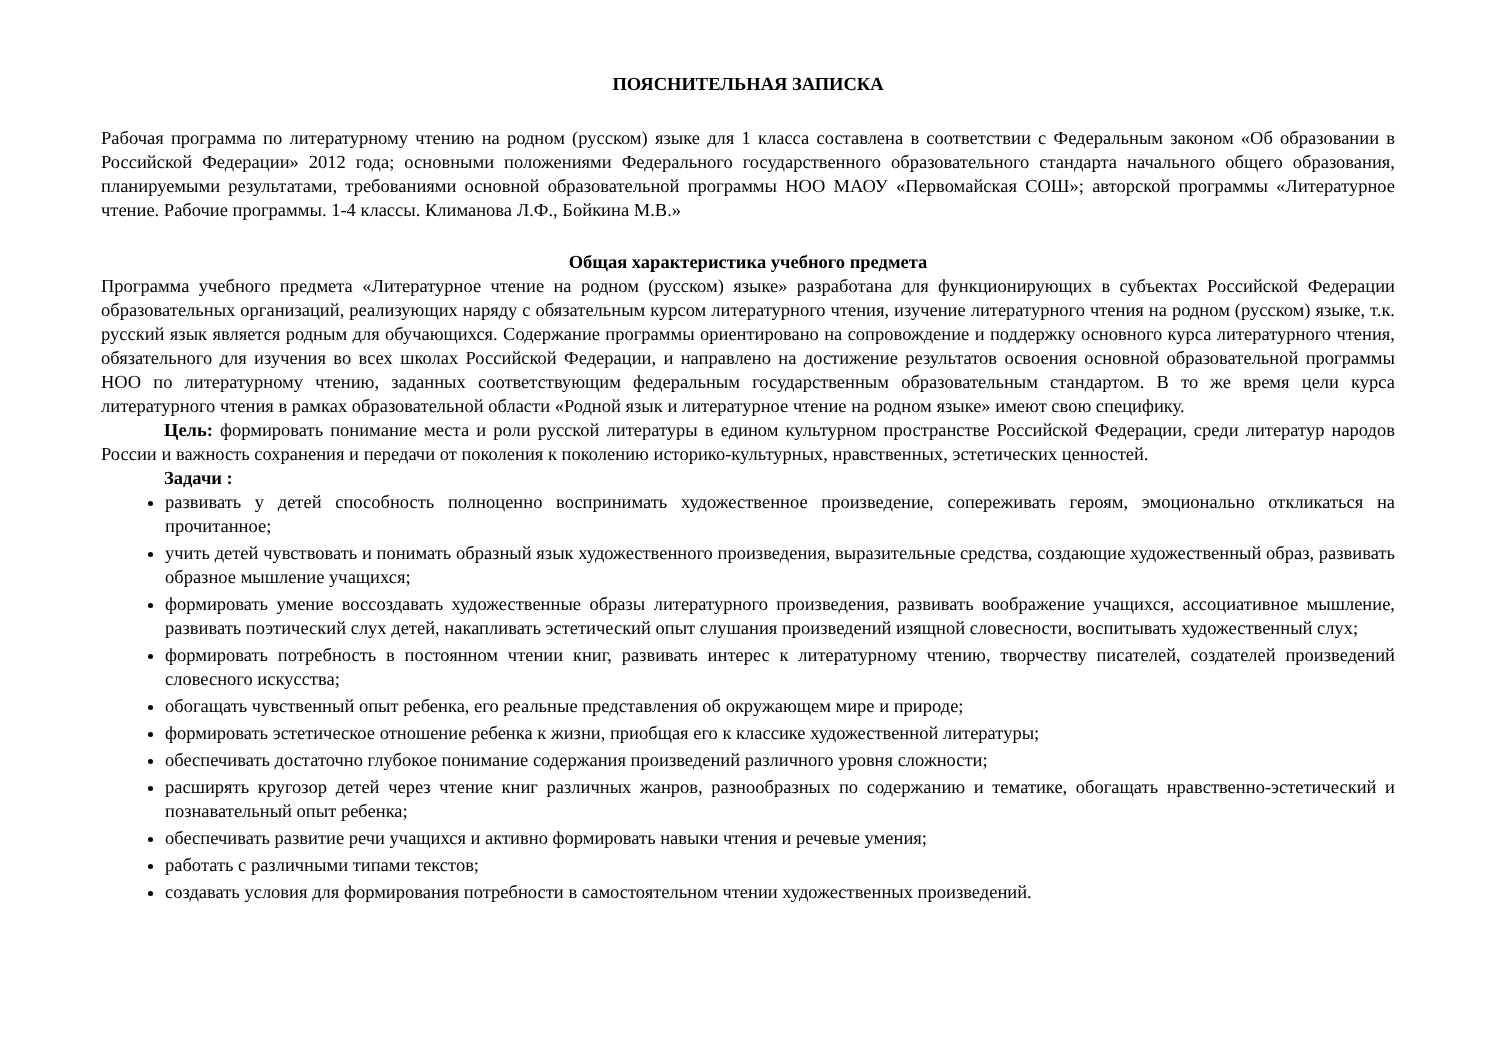ПОЯСНИТЕЛЬНАЯ ЗАПИСКА
Рабочая программа по литературному чтению на родном (русском) языке для 1 класса составлена в соответствии с Федеральным законом «Об образовании в Российской Федерации» 2012 года; основными положениями Федерального государственного образовательного стандарта начального общего образования, планируемыми результатами, требованиями основной образовательной программы НОО МАОУ «Первомайская СОШ»; авторской программы «Литературное чтение. Рабочие программы. 1-4 классы. Климанова Л.Ф., Бойкина М.В.»
Общая характеристика учебного предмета
Программа учебного предмета «Литературное чтение на родном (русском) языке» разработана для функционирующих в субъектах Российской Федерации образовательных организаций, реализующих наряду с обязательным курсом литературного чтения, изучение литературного чтения на родном (русском) языке, т.к. русский язык является родным для обучающихся. Содержание программы ориентировано на сопровождение и поддержку основного курса литературного чтения, обязательного для изучения во всех школах Российской Федерации, и направлено на достижение результатов освоения основной образовательной программы НОО по литературному чтению, заданных соответствующим федеральным государственным образовательным стандартом. В то же время цели курса литературного чтения в рамках образовательной области «Родной язык и литературное чтение на родном языке» имеют свою специфику.
Цель: формировать понимание места и роли русской литературы в едином культурном пространстве Российской Федерации, среди литератур народов России и важность сохранения и передачи от поколения к поколению историко-культурных, нравственных, эстетических ценностей.
Задачи :
развивать у детей способность полноценно воспринимать художественное произведение, сопереживать героям, эмоционально откликаться на прочитанное;
учить детей чувствовать и понимать образный язык художественного произведения, выразительные средства, создающие художественный образ, развивать образное мышление учащихся;
формировать умение воссоздавать художественные образы литературного произведения, развивать воображение учащихся, ассоциативное мышление, развивать поэтический слух детей, накапливать эстетический опыт слушания произведений изящной словесности, воспитывать художественный слух;
формировать потребность в постоянном чтении книг, развивать интерес к литературному чтению, творчеству писателей, создателей произведений словесного искусства;
обогащать чувственный опыт ребенка, его реальные представления об окружающем мире и природе;
формировать эстетическое отношение ребенка к жизни, приобщая его к классике художественной литературы;
обеспечивать достаточно глубокое понимание содержания произведений различного уровня сложности;
расширять кругозор детей через чтение книг различных жанров, разнообразных по содержанию и тематике, обогащать нравственно-эстетический и познавательный опыт ребенка;
обеспечивать развитие речи учащихся и активно формировать навыки чтения и речевые умения;
работать с различными типами текстов;
создавать условия для формирования потребности в самостоятельном чтении художественных произведений.